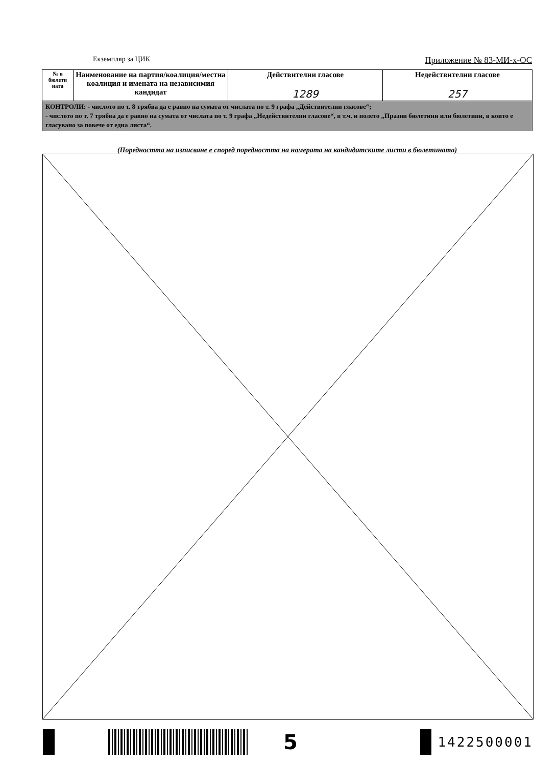Екземпляр за ЦИК Приложение № 83-МИ-х-ОС
| № в бюлети ната | Наименование на партия/коалиция/местна коалиция и имената на независимия кандидат | Действителни гласове 1289 | Недействителни гласове 257 |
| --- | --- | --- | --- |
| КОНТРОЛИ: - числото по т. 8 трябва да е равно на сумата от числата по т. 9 графа „Действителни гласове“; - числото по т. 7 трябва да е равно на сумата от числата по т. 9 графа „Недействителни гласове“, в т.ч. и полето „Празни бюлетини или бюлетини, в които е гласувано за повече от една листа“. | | | |
(Поредността на изписване е според поредността на номерата на кандидатските листи в бюлетината)
5
1422500001